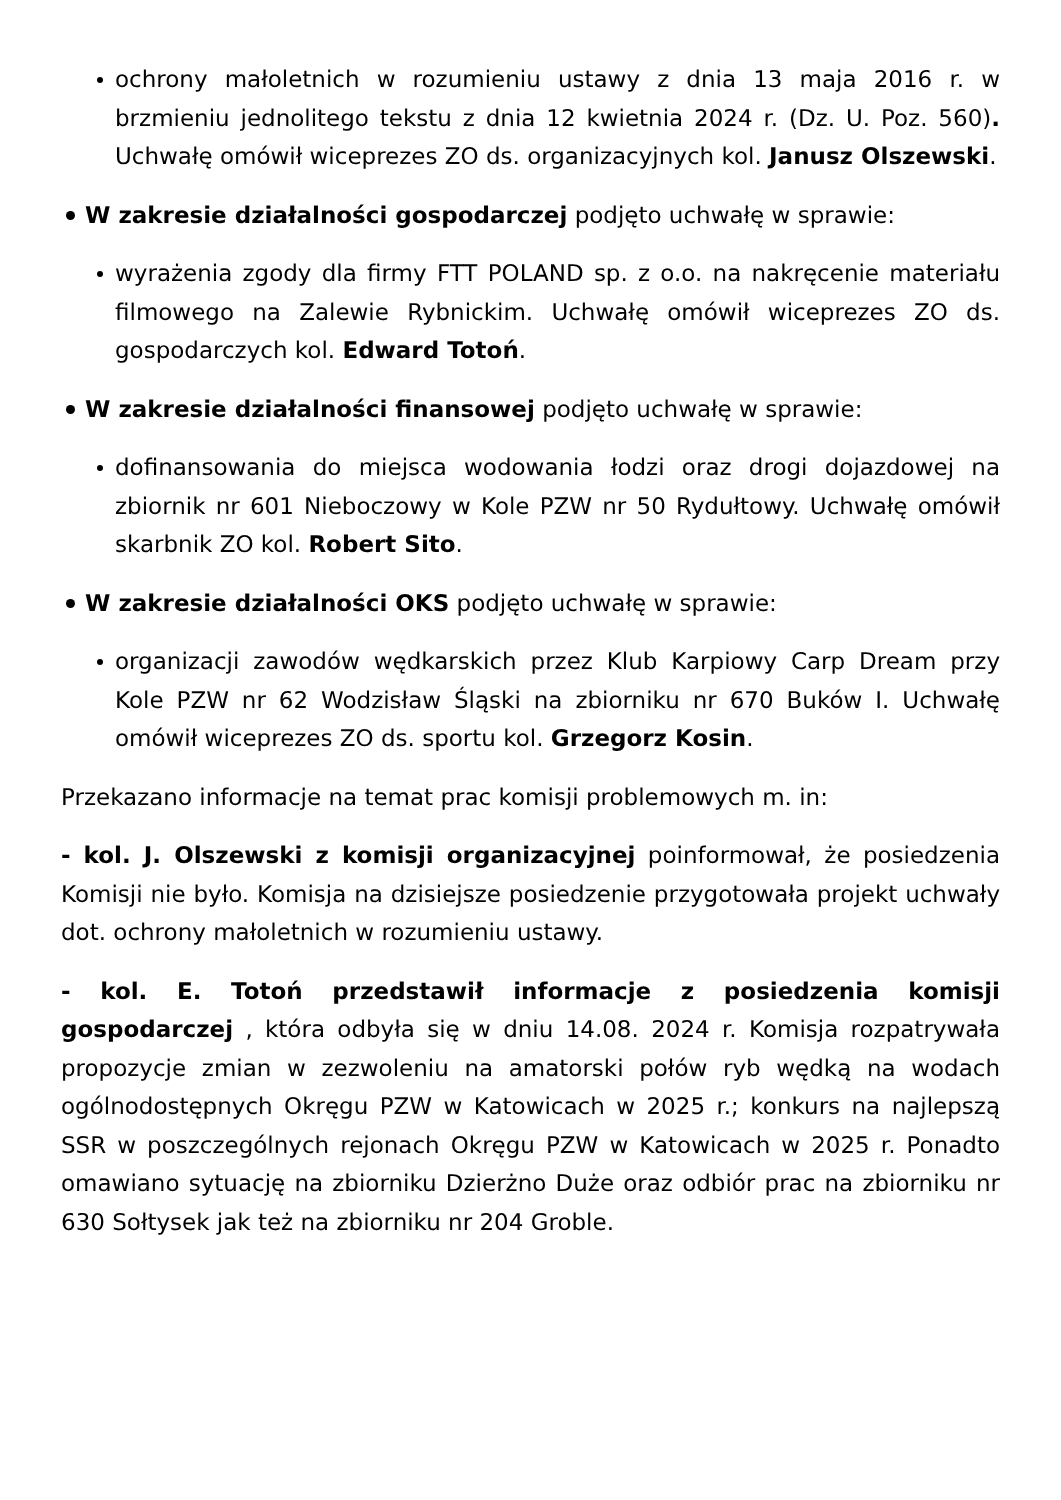ochrony małoletnich w rozumieniu ustawy z dnia 13 maja 2016 r. w brzmieniu jednolitego tekstu z dnia 12 kwietnia 2024 r. (Dz. U. Poz. 560). Uchwałę omówił wiceprezes ZO ds. organizacyjnych kol. Janusz Olszewski.
W zakresie działalności gospodarczej podjęto uchwałę w sprawie:
wyrażenia zgody dla firmy FTT POLAND sp. z o.o. na nakręcenie materiału filmowego na Zalewie Rybnickim. Uchwałę omówił wiceprezes ZO ds. gospodarczych kol. Edward Totoń.
W zakresie działalności finansowej podjęto uchwałę w sprawie:
dofinansowania do miejsca wodowania łodzi oraz drogi dojazdowej na zbiornik nr 601 Nieboczowy w Kole PZW nr 50 Rydułtowy. Uchwałę omówił skarbnik ZO kol. Robert Sito.
W zakresie działalności OKS podjęto uchwałę w sprawie:
organizacji zawodów wędkarskich przez Klub Karpiowy Carp Dream przy Kole PZW nr 62 Wodzisław Śląski na zbiorniku nr 670 Buków I. Uchwałę omówił wiceprezes ZO ds. sportu kol. Grzegorz Kosin.
Przekazano informacje na temat prac komisji problemowych m. in:
- kol. J. Olszewski z komisji organizacyjnej poinformował, że posiedzenia Komisji nie było. Komisja na dzisiejsze posiedzenie przygotowała projekt uchwały dot. ochrony małoletnich w rozumieniu ustawy.
- kol. E. Totoń przedstawił informacje z posiedzenia komisji gospodarczej , która odbyła się w dniu 14.08. 2024 r. Komisja rozpatrywała propozycje zmian w zezwoleniu na amatorski połów ryb wędką na wodach ogólnodostępnych Okręgu PZW w Katowicach w 2025 r.; konkurs na najlepszą SSR w poszczególnych rejonach Okręgu PZW w Katowicach w 2025 r. Ponadto omawiano sytuację na zbiorniku Dzierżno Duże oraz odbiór prac na zbiorniku nr 630 Sołtysek jak też na zbiorniku nr 204 Groble.